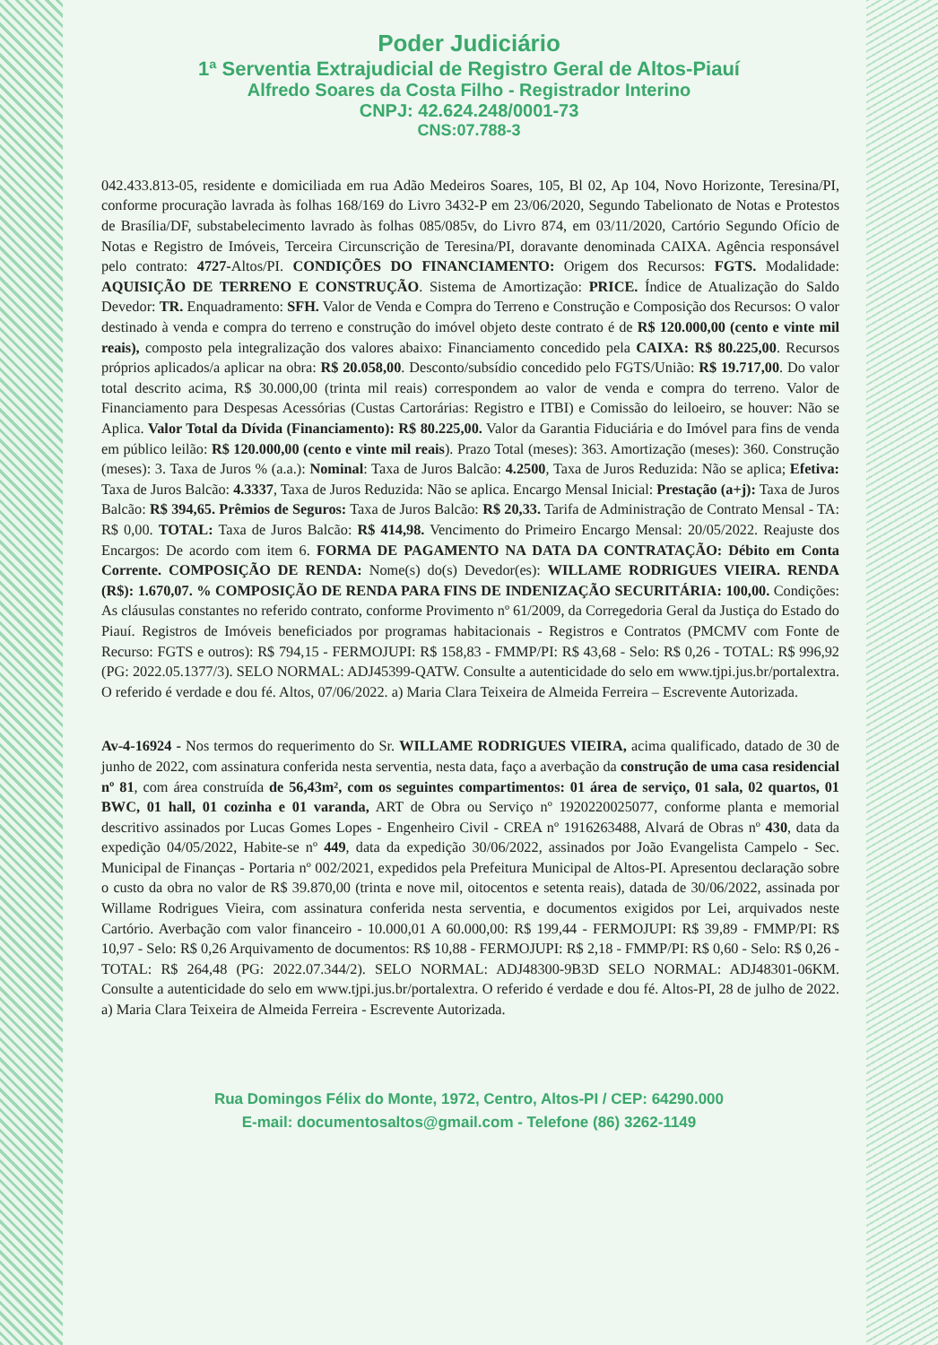Poder Judiciário
1ª Serventia Extrajudicial de Registro Geral de Altos-Piauí
Alfredo Soares da Costa Filho - Registrador Interino
CNPJ: 42.624.248/0001-73
CNS:07.788-3
042.433.813-05, residente e domiciliada em rua Adão Medeiros Soares, 105, Bl 02, Ap 104, Novo Horizonte, Teresina/PI, conforme procuração lavrada às folhas 168/169 do Livro 3432-P em 23/06/2020, Segundo Tabelionato de Notas e Protestos de Brasília/DF, substabelecimento lavrado às folhas 085/085v, do Livro 874, em 03/11/2020, Cartório Segundo Ofício de Notas e Registro de Imóveis, Terceira Circunscrição de Teresina/PI, doravante denominada CAIXA. Agência responsável pelo contrato: 4727-Altos/PI. CONDIÇÕES DO FINANCIAMENTO: Origem dos Recursos: FGTS. Modalidade: AQUISIÇÃO DE TERRENO E CONSTRUÇÃO. Sistema de Amortização: PRICE. Índice de Atualização do Saldo Devedor: TR. Enquadramento: SFH. Valor de Venda e Compra do Terreno e Construção e Composição dos Recursos: O valor destinado à venda e compra do terreno e construção do imóvel objeto deste contrato é de R$ 120.000,00 (cento e vinte mil reais), composto pela integralização dos valores abaixo: Financiamento concedido pela CAIXA: R$ 80.225,00. Recursos próprios aplicados/a aplicar na obra: R$ 20.058,00. Desconto/subsídio concedido pelo FGTS/União: R$ 19.717,00. Do valor total descrito acima, R$ 30.000,00 (trinta mil reais) correspondem ao valor de venda e compra do terreno. Valor de Financiamento para Despesas Acessórias (Custas Cartorárias: Registro e ITBI) e Comissão do leiloeiro, se houver: Não se Aplica. Valor Total da Dívida (Financiamento): R$ 80.225,00. Valor da Garantia Fiduciária e do Imóvel para fins de venda em público leilão: R$ 120.000,00 (cento e vinte mil reais). Prazo Total (meses): 363. Amortização (meses): 360. Construção (meses): 3. Taxa de Juros % (a.a.): Nominal: Taxa de Juros Balcão: 4.2500, Taxa de Juros Reduzida: Não se aplica; Efetiva: Taxa de Juros Balcão: 4.3337, Taxa de Juros Reduzida: Não se aplica. Encargo Mensal Inicial: Prestação (a+j): Taxa de Juros Balcão: R$ 394,65. Prêmios de Seguros: Taxa de Juros Balcão: R$ 20,33. Tarifa de Administração de Contrato Mensal - TA: R$ 0,00. TOTAL: Taxa de Juros Balcão: R$ 414,98. Vencimento do Primeiro Encargo Mensal: 20/05/2022. Reajuste dos Encargos: De acordo com item 6. FORMA DE PAGAMENTO NA DATA DA CONTRATAÇÃO: Débito em Conta Corrente. COMPOSIÇÃO DE RENDA: Nome(s) do(s) Devedor(es): WILLAME RODRIGUES VIEIRA. RENDA (R$): 1.670,07. % COMPOSIÇÃO DE RENDA PARA FINS DE INDENIZAÇÃO SECURITÁRIA: 100,00. Condições: As cláusulas constantes no referido contrato, conforme Provimento nº 61/2009, da Corregedoria Geral da Justiça do Estado do Piauí. Registros de Imóveis beneficiados por programas habitacionais - Registros e Contratos (PMCMV com Fonte de Recurso: FGTS e outros): R$ 794,15 - FERMOJUPI: R$ 158,83 - FMMP/PI: R$ 43,68 - Selo: R$ 0,26 - TOTAL: R$ 996,92 (PG: 2022.05.1377/3). SELO NORMAL: ADJ45399-QATW. Consulte a autenticidade do selo em www.tjpi.jus.br/portalextra. O referido é verdade e dou fé. Altos, 07/06/2022. a) Maria Clara Teixeira de Almeida Ferreira – Escrevente Autorizada.
Av-4-16924 - Nos termos do requerimento do Sr. WILLAME RODRIGUES VIEIRA, acima qualificado, datado de 30 de junho de 2022, com assinatura conferida nesta serventia, nesta data, faço a averbação da construção de uma casa residencial nº 81, com área construída de 56,43m², com os seguintes compartimentos: 01 área de serviço, 01 sala, 02 quartos, 01 BWC, 01 hall, 01 cozinha e 01 varanda, ART de Obra ou Serviço nº 1920220025077, conforme planta e memorial descritivo assinados por Lucas Gomes Lopes - Engenheiro Civil - CREA nº 1916263488, Alvará de Obras nº 430, data da expedição 04/05/2022, Habite-se nº 449, data da expedição 30/06/2022, assinados por João Evangelista Campelo - Sec. Municipal de Finanças - Portaria nº 002/2021, expedidos pela Prefeitura Municipal de Altos-PI. Apresentou declaração sobre o custo da obra no valor de R$ 39.870,00 (trinta e nove mil, oitocentos e setenta reais), datada de 30/06/2022, assinada por Willame Rodrigues Vieira, com assinatura conferida nesta serventia, e documentos exigidos por Lei, arquivados neste Cartório. Averbação com valor financeiro - 10.000,01 A 60.000,00: R$ 199,44 - FERMOJUPI: R$ 39,89 - FMMP/PI: R$ 10,97 - Selo: R$ 0,26 Arquivamento de documentos: R$ 10,88 - FERMOJUPI: R$ 2,18 - FMMP/PI: R$ 0,60 - Selo: R$ 0,26 - TOTAL: R$ 264,48 (PG: 2022.07.344/2). SELO NORMAL: ADJ48300-9B3D SELO NORMAL: ADJ48301-06KM. Consulte a autenticidade do selo em www.tjpi.jus.br/portalextra. O referido é verdade e dou fé. Altos-PI, 28 de julho de 2022. a) Maria Clara Teixeira de Almeida Ferreira - Escrevente Autorizada.
Rua Domingos Félix do Monte, 1972, Centro, Altos-PI / CEP: 64290.000
E-mail: documentosaltos@gmail.com - Telefone (86) 3262-1149